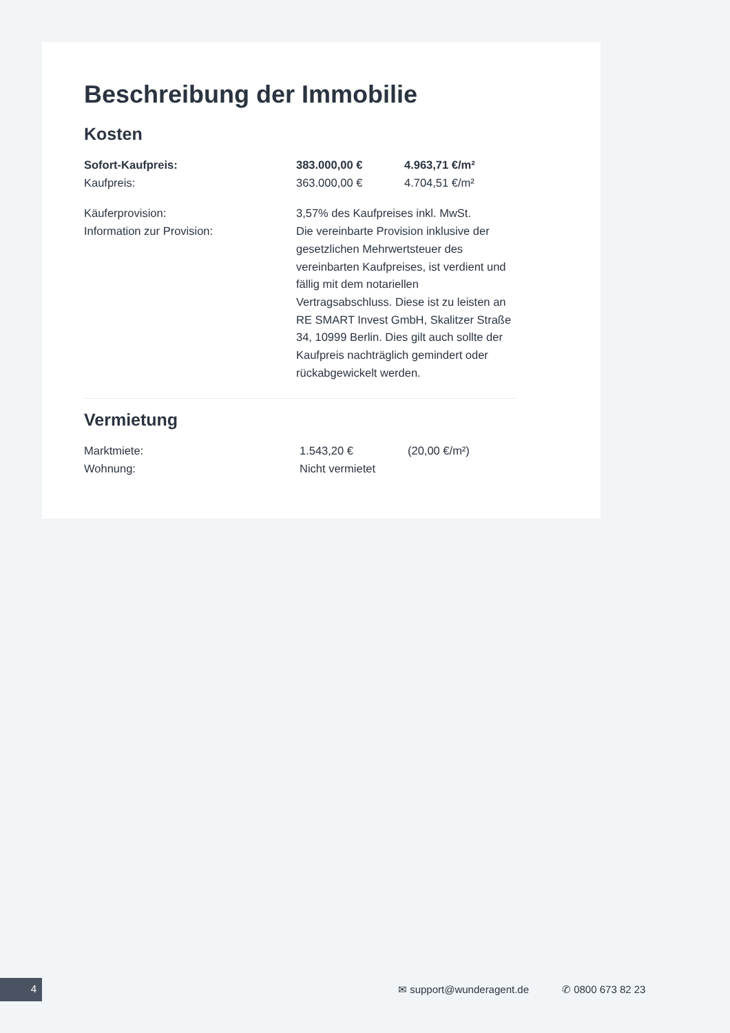Beschreibung der Immobilie
Kosten
| Sofort-Kaufpreis: | 383.000,00 € | 4.963,71 €/m² |
| Kaufpreis: | 363.000,00 € | 4.704,51 €/m² |
| Käuferprovision: | 3,57% des Kaufpreises inkl. MwSt. | |
| Information zur Provision: | Die vereinbarte Provision inklusive der gesetzlichen Mehrwertsteuer des vereinbarten Kaufpreises, ist verdient und fällig mit dem notariellen Vertragsabschluss. Diese ist zu leisten an RE SMART Invest GmbH, Skalitzer Straße 34, 10999 Berlin. Dies gilt auch sollte der Kaufpreis nachträglich gemindert oder rückabgewickelt werden. | |
Vermietung
| Marktmiete: | 1.543,20 € | (20,00 €/m²) |
| Wohnung: | Nicht vermietet | |
4 ✉ support@wunderagent.de ✆ 0800 673 82 23